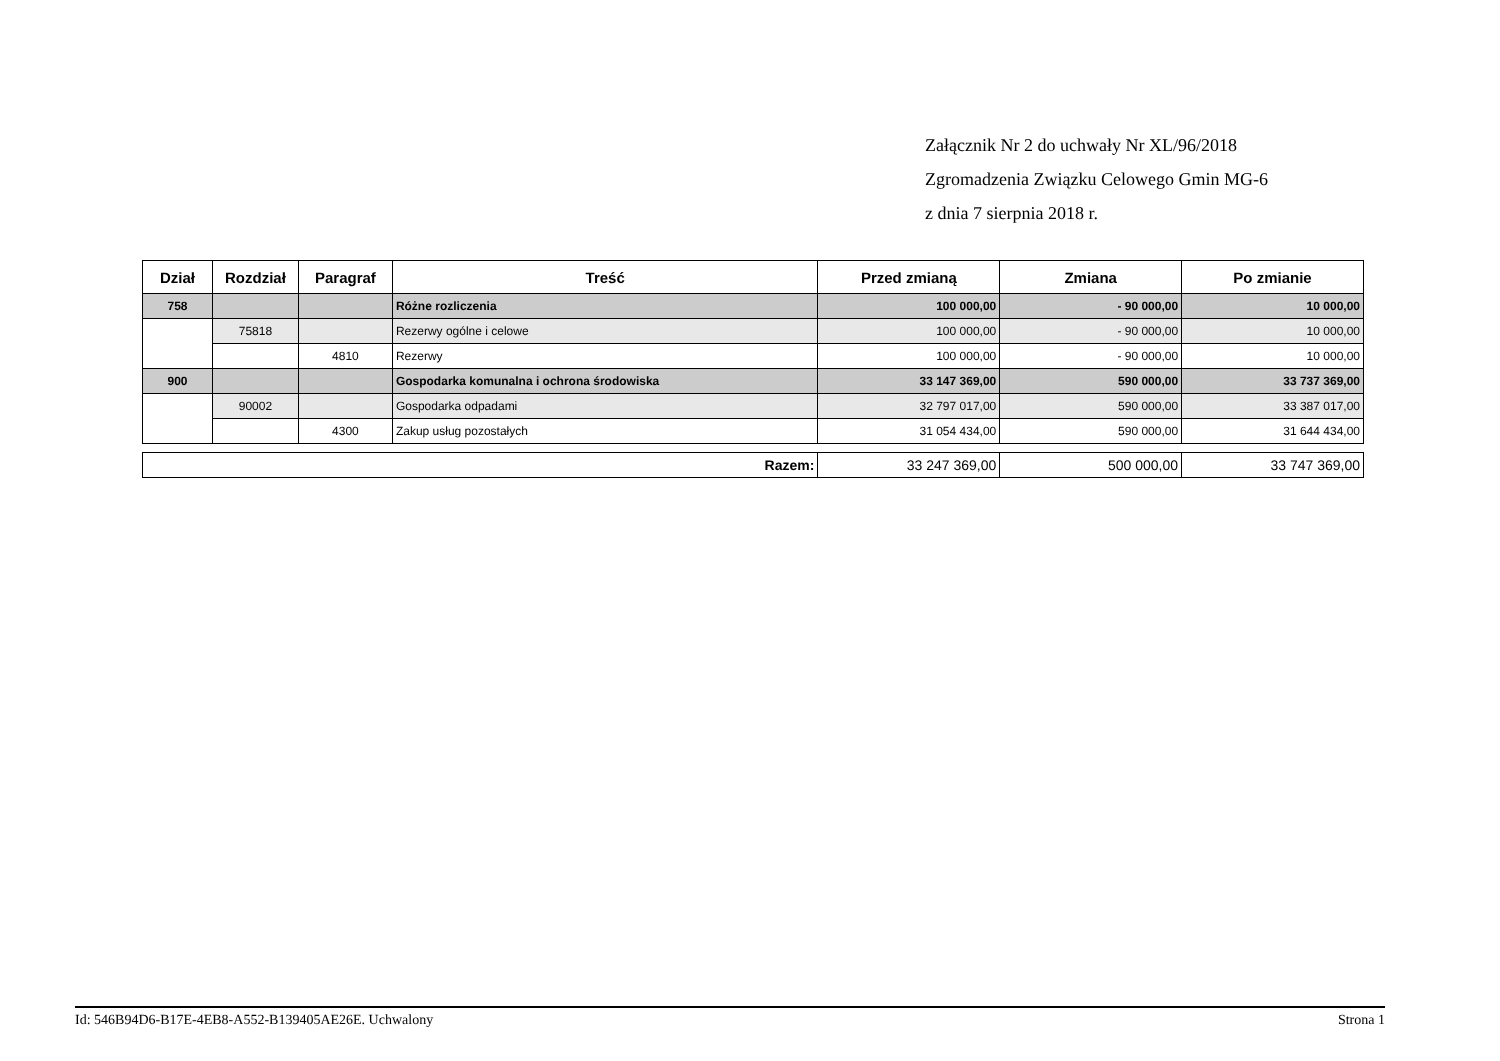Załącznik Nr 2 do uchwały Nr XL/96/2018
Zgromadzenia Związku Celowego Gmin MG-6
z dnia 7 sierpnia 2018 r.
| Dział | Rozdział | Paragraf | Treść | Przed zmianą | Zmiana | Po zmianie |
| --- | --- | --- | --- | --- | --- | --- |
| 758 | | | Różne rozliczenia | 100 000,00 | - 90 000,00 | 10 000,00 |
| | 75818 | | Rezerwy ogólne i celowe | 100 000,00 | - 90 000,00 | 10 000,00 |
| | | 4810 | Rezerwy | 100 000,00 | - 90 000,00 | 10 000,00 |
| 900 | | | Gospodarka komunalna i ochrona środowiska | 33 147 369,00 | 590 000,00 | 33 737 369,00 |
| | 90002 | | Gospodarka odpadami | 32 797 017,00 | 590 000,00 | 33 387 017,00 |
| | | 4300 | Zakup usług pozostałych | 31 054 434,00 | 590 000,00 | 31 644 434,00 |
| Razem: | 33 247 369,00 | 500 000,00 | 33 747 369,00 |
Id: 546B94D6-B17E-4EB8-A552-B139405AE26E. Uchwalony Strona 1